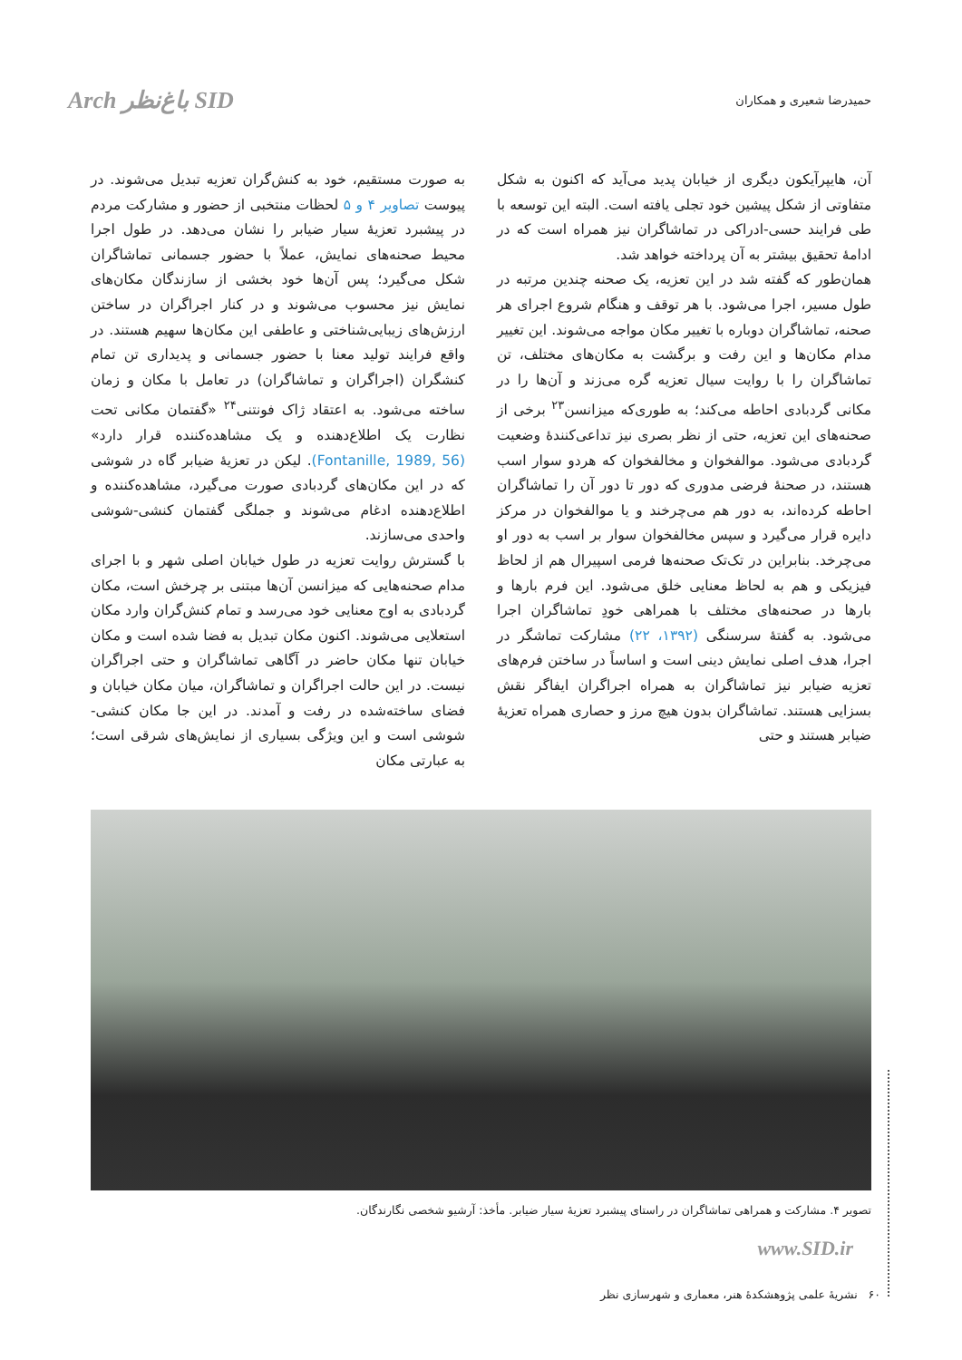Arch باغ‌نظر SID
حمیدرضا شعیری و همکاران
آن، هایپرآیکون دیگری از خیابان پدید می‌آید که اکنون به شکل متفاوتی از شکل پیشین خود تجلی یافته است. البته این توسعه با طی فرایند حسی-ادراکی در تماشاگران نیز همراه است که در ادامهٔ تحقیق بیشتر به آن پرداخته خواهد شد.
همان‌طور که گفته شد در این تعزیه، یک صحنه چندین مرتبه در طول مسیر، اجرا می‌شود. با هر توقف و هنگام شروع اجرای هر صحنه، تماشاگران دوباره با تغییر مکان مواجه می‌شوند. این تغییر مدام مکان‌ها و این رفت و برگشت به مکان‌های مختلف، تن تماشاگران را با روایت سیال تعزیه گره می‌زند و آن‌ها را در مکانی گردبادی احاطه می‌کند؛ به طوری‌که میزانسن<sup>۲۳</sup> برخی از صحنه‌های این تعزیه، حتی از نظر بصری نیز تداعی‌کنندهٔ وضعیت گردبادی می‌شود. موالفخوان و مخالفخوان که هردو سوار اسب هستند، در صحنهٔ فرضی مدوری که دور تا دور آن را تماشاگران احاطه کرده‌اند، به دور هم می‌چرخند و یا موالفخوان در مرکز دایره قرار می‌گیرد و سپس مخالفخوان سوار بر اسب به دور او می‌چرخد. بنابراین در تک‌تک صحنه‌ها فرمی اسپیرال هم از لحاظ فیزیکی و هم به لحاظ معنایی خلق می‌شود. این فرم بارها و بارها در صحنه‌های مختلف با همراهی خودِ تماشاگران اجرا می‌شود. به گفتهٔ سرسنگی (۱۳۹۲، ۲۲) مشارکت تماشگر در اجرا، هدف اصلی نمایش دینی است و اساساً در ساختن فرم‌های تعزیه ضیابر نیز تماشاگران به همراه اجراگران ایفاگر نقش بسزایی هستند. تماشاگران بدون هیچ مرز و حصاری همراه تعزیهٔ ضیابر هستند و حتی
به صورت مستقیم، خود به کنش‌گران تعزیه تبدیل می‌شوند. در پیوست تصاویر ۴ و ۵ لحظات منتخبی از حضور و مشارکت مردم در پیشبرد تعزیهٔ سیار ضیابر را نشان می‌دهد. در طول اجرا محیط صحنه‌های نمایش، عملاً با حضور جسمانی تماشاگران شکل می‌گیرد؛ پس آن‌ها خود بخشی از سازندگان مکان‌های نمایش نیز محسوب می‌شوند و در کنار اجراگران در ساختن ارزش‌های زیبایی‌شناختی و عاطفی این مکان‌ها سهیم هستند. در واقع فرایند تولید معنا با حضور جسمانی و پدیداری تن تمام کنشگران (اجراگران و تماشاگران) در تعامل با مکان و زمان ساخته می‌شود. به اعتقاد ژاک فونتنی<sup>۲۴</sup> «گفتمان مکانی تحت نظارت یک اطلاع‌دهنده و یک مشاهده‌کننده قرار دارد» (Fontanille, 1989, 56). لیکن در تعزیهٔ ضیابر گاه در شوشی که در این مکان‌های گردبادی صورت می‌گیرد، مشاهده‌کننده و اطلاع‌دهنده ادغام می‌شوند و جملگی گفتمان کنشی-شوشی واحدی می‌سازند.
با گسترش روایت تعزیه در طول خیابان اصلی شهر و با اجرای مدام صحنه‌هایی که میزانسن آن‌ها مبتنی بر چرخش است، مکان گردبادی به اوج معنایی خود می‌رسد و تمام کنش‌گران وارد مکان استعلایی می‌شوند. اکنون مکان تبدیل به فضا شده است و مکان خیابان تنها مکان حاضر در آگاهی تماشاگران و حتی اجراگران نیست. در این حالت اجراگران و تماشاگران، میان مکان خیابان و فضای ساخته‌شده در رفت و آمدند. در این جا مکان کنشی- شوشی است و این ویژگی بسیاری از نمایش‌های شرقی است؛ به عبارتی مکان
تصویر ۴. مشارکت و همراهی تماشاگران در راستای پیشبرد تعزیهٔ سیار ضیابر. مأخذ: آرشیو شخصی نگارندگان.
www.SID.ir
۶۰ نشریهٔ علمی پژوهشکدهٔ هنر، معماری و شهرسازی نظر